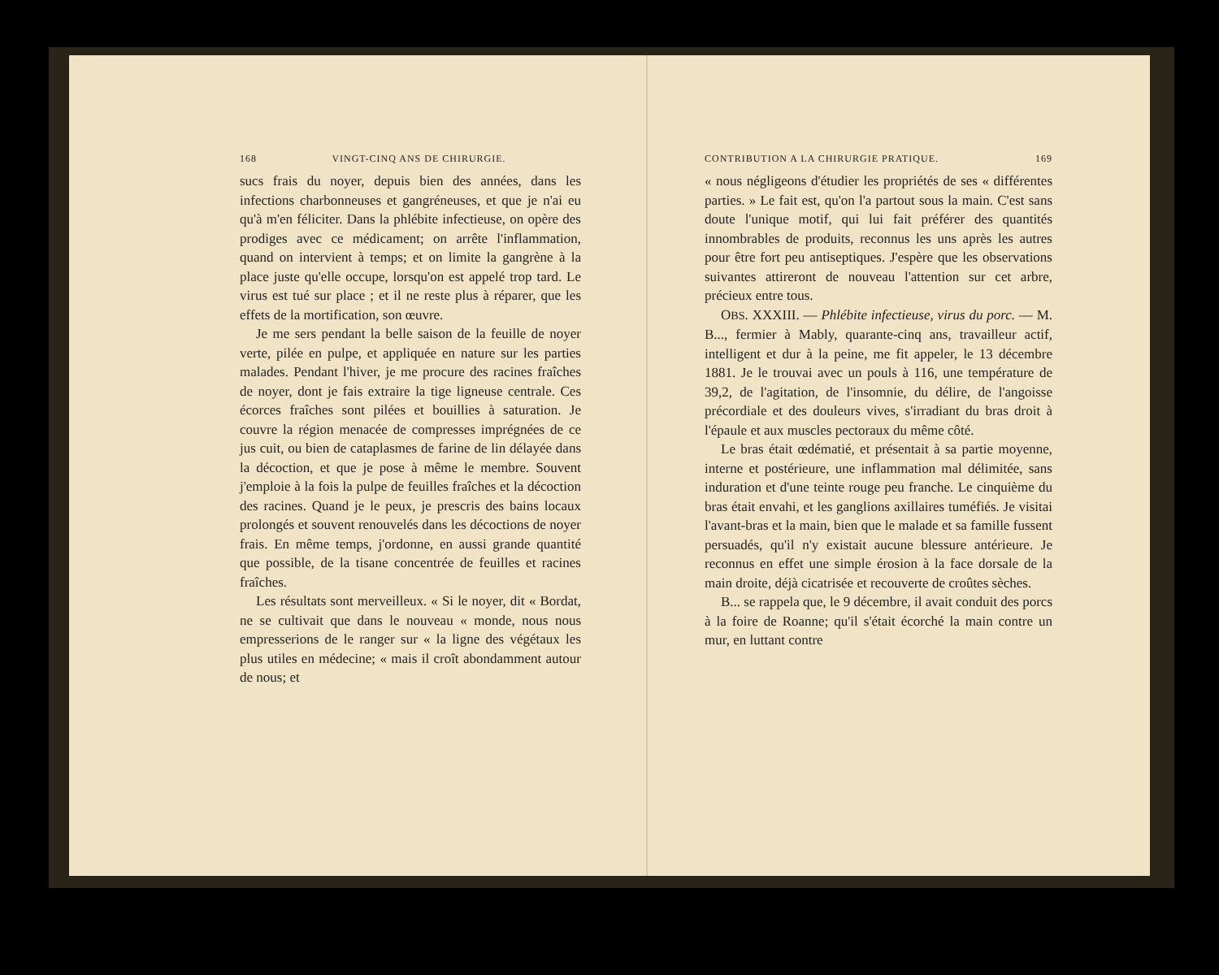168 VINGT-CINQ ANS DE CHIRURGIE.
sucs frais du noyer, depuis bien des années, dans les infections charbonneuses et gangréneuses, et que je n'ai eu qu'à m'en féliciter. Dans la phlébite infectieuse, on opère des prodiges avec ce médicament; on arrête l'inflammation, quand on intervient à temps; et on limite la gangrène à la place juste qu'elle occupe, lorsqu'on est appelé trop tard. Le virus est tué sur place ; et il ne reste plus à réparer, que les effets de la mortification, son œuvre.
Je me sers pendant la belle saison de la feuille de noyer verte, pilée en pulpe, et appliquée en nature sur les parties malades. Pendant l'hiver, je me procure des racines fraîches de noyer, dont je fais extraire la tige ligneuse centrale. Ces écorces fraîches sont pilées et bouillies à saturation. Je couvre la région menacée de compresses imprégnées de ce jus cuit, ou bien de cataplasmes de farine de lin délayée dans la décoction, et que je pose à même le membre. Souvent j'emploie à la fois la pulpe de feuilles fraîches et la décoction des racines. Quand je le peux, je prescris des bains locaux prolongés et souvent renouvelés dans les décoctions de noyer frais. En même temps, j'ordonne, en aussi grande quantité que possible, de la tisane concentrée de feuilles et racines fraîches.
Les résultats sont merveilleux. « Si le noyer, dit « Bordat, ne se cultivait que dans le nouveau « monde, nous nous empresserions de le ranger sur « la ligne des végétaux les plus utiles en médecine; « mais il croît abondamment autour de nous; et
CONTRIBUTION A LA CHIRURGIE PRATIQUE. 169
« nous négligeons d'étudier les propriétés de ses « différentes parties. » Le fait est, qu'on l'a partout sous la main. C'est sans doute l'unique motif, qui lui fait préférer des quantités innombrables de produits, reconnus les uns après les autres pour être fort peu antiseptiques. J'espère que les observations suivantes attireront de nouveau l'attention sur cet arbre, précieux entre tous.
OBS. XXXIII. — Phlébite infectieuse, virus du porc. — M. B..., fermier à Mably, quarante-cinq ans, travailleur actif, intelligent et dur à la peine, me fit appeler, le 13 décembre 1881. Je le trouvai avec un pouls à 116, une température de 39,2, de l'agitation, de l'insomnie, du délire, de l'angoisse précordiale et des douleurs vives, s'irradiant du bras droit à l'épaule et aux muscles pectoraux du même côté.
Le bras était œdématié, et présentait à sa partie moyenne, interne et postérieure, une inflammation mal délimitée, sans induration et d'une teinte rouge peu franche. Le cinquième du bras était envahi, et les ganglions axillaires tuméfiés. Je visitai l'avant-bras et la main, bien que le malade et sa famille fussent persuadés, qu'il n'y existait aucune blessure antérieure. Je reconnus en effet une simple érosion à la face dorsale de la main droite, déjà cicatrisée et recouverte de croûtes sèches.
B... se rappela que, le 9 décembre, il avait conduit des porcs à la foire de Roanne; qu'il s'était écorché la main contre un mur, en luttant contre